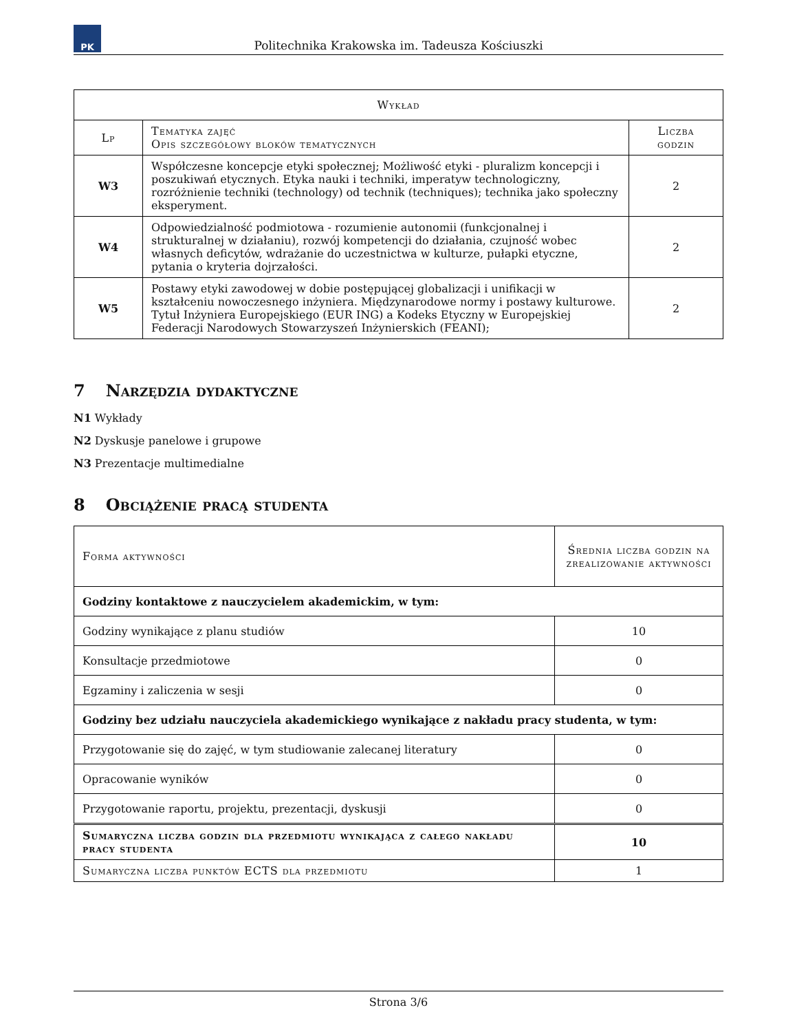PK
Politechnika Krakowska im. Tadeusza Kościuszki
| Wykład | | |
| --- | --- | --- |
| Lp | Tematyka zajęć Opis szczegółowy bloków tematycznych | Liczba godzin |
| W3 | Współczesne koncepcje etyki społecznej; Możliwość etyki - pluralizm koncepcji i poszukiwań etycznych. Etyka nauki i techniki, imperatyw technologiczny, rozróżnienie techniki (technology) od technik (techniques); technika jako społeczny eksperyment. | 2 |
| W4 | Odpowiedzialność podmiotowa - rozumienie autonomii (funkcjonalnej i strukturalnej w działaniu), rozwój kompetencji do działania, czujność wobec własnych deficytów, wdrażanie do uczestnictwa w kulturze, pułapki etyczne, pytania o kryteria dojrzałości. | 2 |
| W5 | Postawy etyki zawodowej w dobie postępującej globalizacji i unifikacji w kształceniu nowoczesnego inżyniera. Międzynarodowe normy i postawy kulturowe. Tytuł Inżyniera Europejskiego (EUR ING) a Kodeks Etyczny w Europejskiej Federacji Narodowych Stowarzyszeń Inżynierskich (FEANI); | 2 |
7 Narzędzia dydaktyczne
N1 Wykłady
N2 Dyskusje panelowe i grupowe
N3 Prezentacje multimedialne
8 Obciążenie pracą studenta
| Forma aktywności | Średnia liczba godzin na zrealizowanie aktywności |
| --- | --- |
| Godziny kontaktowe z nauczycielem akademickim, w tym: | |
| Godziny wynikające z planu studiów | 10 |
| Konsultacje przedmiotowe | 0 |
| Egzaminy i zaliczenia w sesji | 0 |
| Godziny bez udziału nauczyciela akademickiego wynikające z nakładu pracy studenta, w tym: | |
| Przygotowanie się do zajęć, w tym studiowanie zalecanej literatury | 0 |
| Opracowanie wyników | 0 |
| Przygotowanie raportu, projektu, prezentacji, dyskusji | 0 |
| Sumaryczna liczba godzin dla przedmiotu wynikająca z całego nakładu pracy studenta | 10 |
| Sumaryczna liczba punktów ECTS dla przedmiotu | 1 |
Strona 3/6